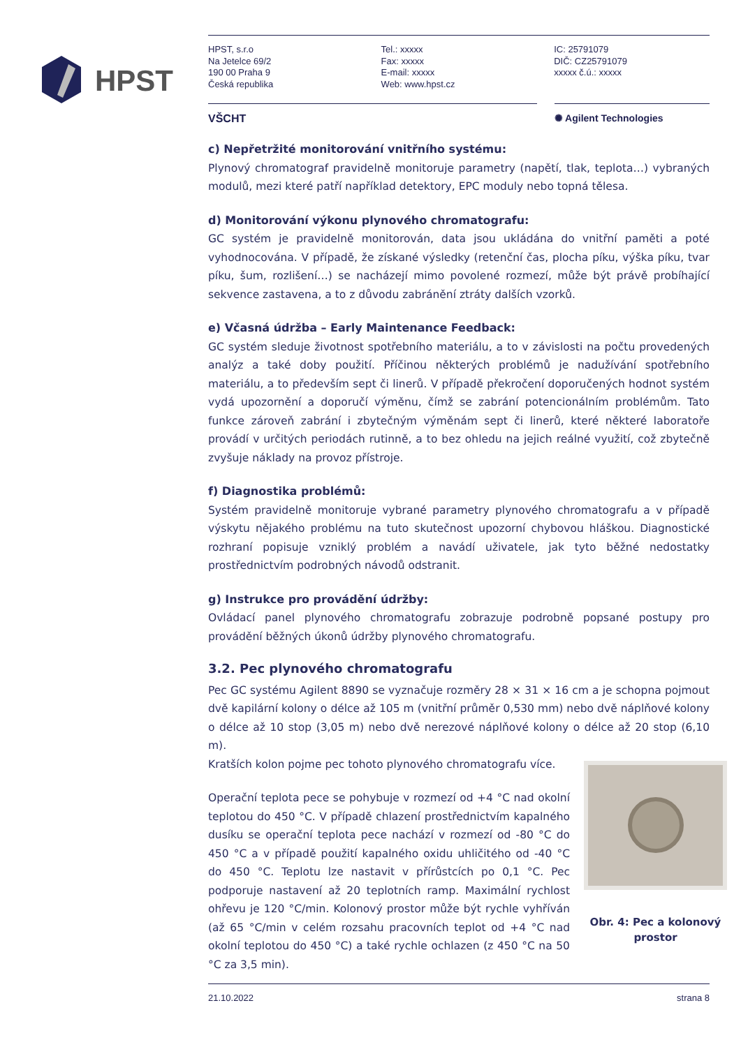HPST
HPST, s.r.o
Na Jetelce 69/2
190 00 Praha 9
Česká republika
Tel.: xxxxx
Fax: xxxxx
E-mail: xxxxx
Web: www.hpst.cz
IC: 25791079
DIČ: CZ25791079
xxxxx č.ú.: xxxxx
VŠCHT ✺ Agilent Technologies
c) Nepřetržité monitorování vnitřního systému:
Plynový chromatograf pravidelně monitoruje parametry (napětí, tlak, teplota…) vybraných modulů, mezi které patří například detektory, EPC moduly nebo topná tělesa.
d) Monitorování výkonu plynového chromatografu:
GC systém je pravidelně monitorován, data jsou ukládána do vnitřní paměti a poté vyhodnocována. V případě, že získané výsledky (retenční čas, plocha píku, výška píku, tvar píku, šum, rozlišení…) se nacházejí mimo povolené rozmezí, může být právě probíhající sekvence zastavena, a to z důvodu zabránění ztráty dalších vzorků.
e) Včasná údržba – Early Maintenance Feedback:
GC systém sleduje životnost spotřebního materiálu, a to v závislosti na počtu provedených analýz a také doby použití. Příčinou některých problémů je nadužívání spotřebního materiálu, a to především sept či linerů. V případě překročení doporučených hodnot systém vydá upozornění a doporučí výměnu, čímž se zabrání potencionálním problémům. Tato funkce zároveň zabrání i zbytečným výměnám sept či linerů, které některé laboratoře provádí v určitých periodách rutinně, a to bez ohledu na jejich reálné využití, což zbytečně zvyšuje náklady na provoz přístroje.
f) Diagnostika problémů:
Systém pravidelně monitoruje vybrané parametry plynového chromatografu a v případě výskytu nějakého problému na tuto skutečnost upozorní chybovou hláškou. Diagnostické rozhraní popisuje vzniklý problém a navádí uživatele, jak tyto běžné nedostatky prostřednictvím podrobných návodů odstranit.
g) Instrukce pro provádění údržby:
Ovládací panel plynového chromatografu zobrazuje podrobně popsané postupy pro provádění běžných úkonů údržby plynového chromatografu.
3.2. Pec plynového chromatografu
Pec GC systému Agilent 8890 se vyznačuje rozměry 28 × 31 × 16 cm a je schopna pojmout dvě kapilární kolony o délce až 105 m (vnitřní průměr 0,530 mm) nebo dvě náplňové kolony o délce až 10 stop (3,05 m) nebo dvě nerezové náplňové kolony o délce až 20 stop (6,10 m).
Obr. 4: Pec a kolonový prostor
Kratších kolon pojme pec tohoto plynového chromatografu více.
Operační teplota pece se pohybuje v rozmezí od +4 °C nad okolní teplotou do 450 °C. V případě chlazení prostřednictvím kapalného dusíku se operační teplota pece nachází v rozmezí od -80 °C do 450 °C a v případě použití kapalného oxidu uhličitého od -40 °C do 450 °C. Teplotu lze nastavit v přírůstcích po 0,1 °C. Pec podporuje nastavení až 20 teplotních ramp. Maximální rychlost ohřevu je 120 °C/min. Kolonový prostor může být rychle vyhříván (až 65 °C/min v celém rozsahu pracovních teplot od +4 °C nad okolní teplotou do 450 °C) a také rychle ochlazen (z 450 °C na 50 °C za 3,5 min).
21.10.2022 strana 8